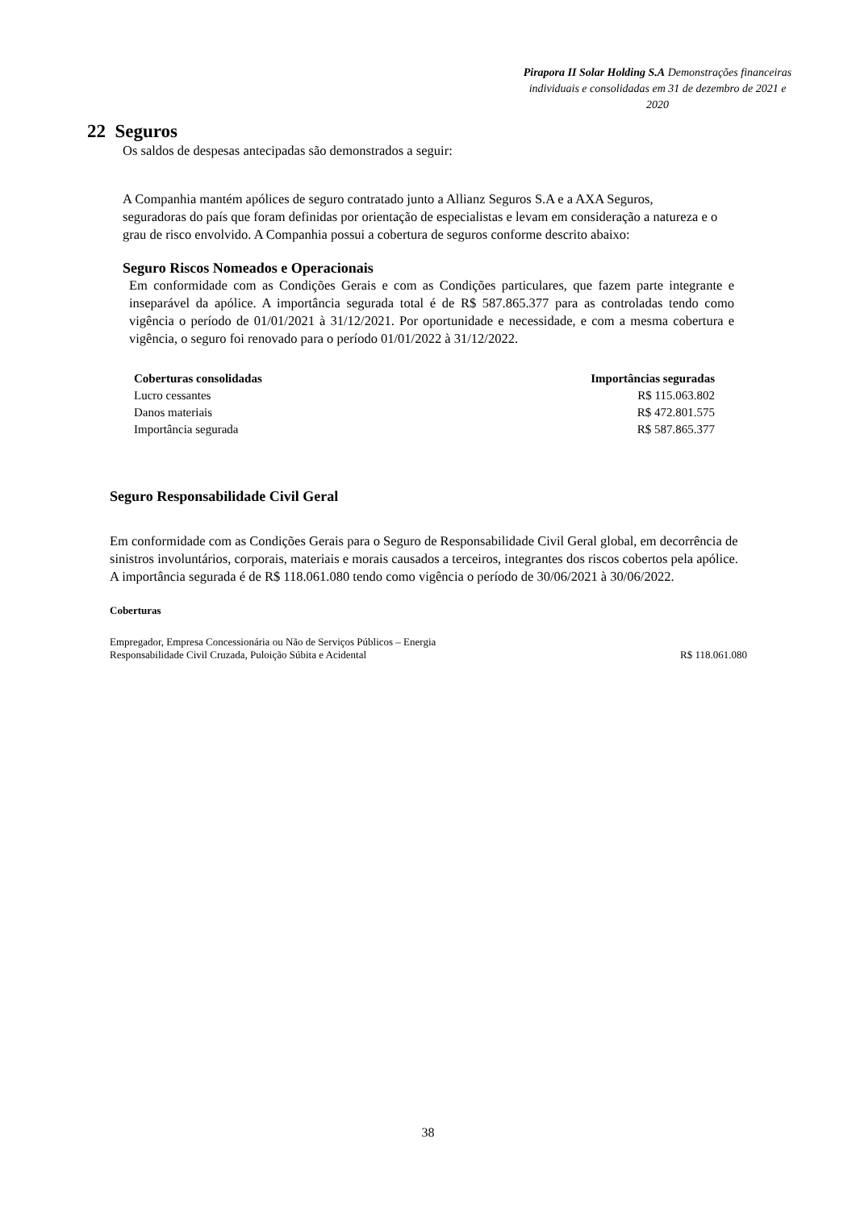Pirapora II Solar Holding S.A Demonstrações financeiras individuais e consolidadas em 31 de dezembro de 2021 e 2020
22 Seguros
Os saldos de despesas antecipadas são demonstrados a seguir:
A Companhia mantém apólices de seguro contratado junto a Allianz Seguros S.A e a AXA Seguros, seguradoras do país que foram definidas por orientação de especialistas e levam em consideração a natureza e o grau de risco envolvido. A Companhia possui a cobertura de seguros conforme descrito abaixo:
Seguro Riscos Nomeados e Operacionais
Em conformidade com as Condições Gerais e com as Condições particulares, que fazem parte integrante e inseparável da apólice. A importância segurada total é de R$ 587.865.377 para as controladas tendo como vigência o período de 01/01/2021 à 31/12/2021. Por oportunidade e necessidade, e com a mesma cobertura e vigência, o seguro foi renovado para o período 01/01/2022 à 31/12/2022.
| Coberturas consolidadas | Importâncias seguradas |
| --- | --- |
| Lucro cessantes | R$ 115.063.802 |
| Danos materiais | R$ 472.801.575 |
| Importância segurada | R$ 587.865.377 |
Seguro Responsabilidade Civil Geral
Em conformidade com as Condições Gerais para o Seguro de Responsabilidade Civil Geral global, em decorrência de sinistros involuntários, corporais, materiais e morais causados a terceiros, integrantes dos riscos cobertos pela apólice. A importância segurada é de R$ 118.061.080 tendo como vigência o período de 30/06/2021 à 30/06/2022.
Coberturas
| Empregador, Empresa Concessionária ou Não de Serviços Públicos – Energia Responsabilidade Civil Cruzada, Puloição Súbita e Acidental | R$ 118.061.080 |
38